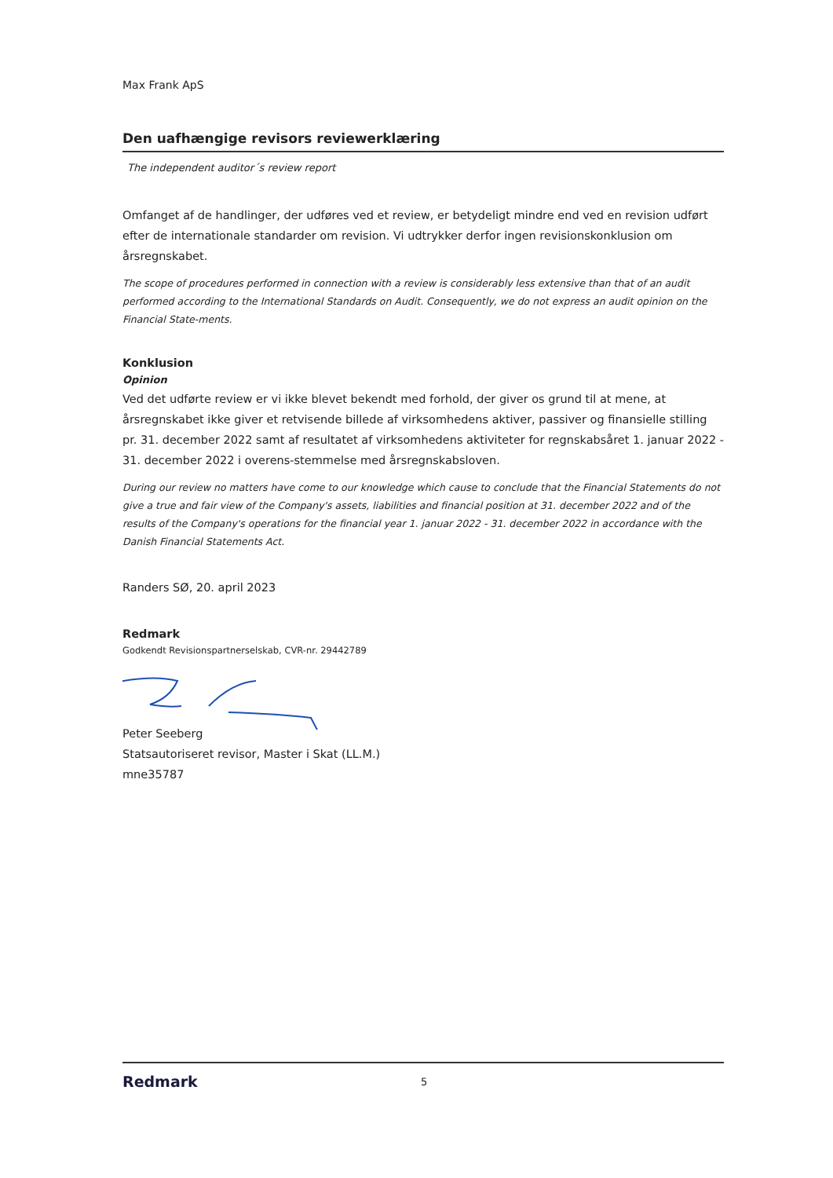Max Frank ApS
Den uafhængige revisors reviewerklæring
The independent auditor´s review report
Omfanget af de handlinger, der udføres ved et review, er betydeligt mindre end ved en revision udført efter de internationale standarder om revision. Vi udtrykker derfor ingen revisionskonklusion om årsregnskabet.
The scope of procedures performed in connection with a review is considerably less extensive than that of an audit performed according to the International Standards on Audit. Consequently, we do not express an audit opinion on the Financial State-ments.
Konklusion
Opinion
Ved det udførte review er vi ikke blevet bekendt med forhold, der giver os grund til at mene, at årsregnskabet ikke giver et retvisende billede af virksomhedens aktiver, passiver og finansielle stilling pr. 31. december 2022 samt af resultatet af virksomhedens aktiviteter for regnskabsåret 1. januar 2022 - 31. december 2022 i overens-stemmelse med årsregnskabsloven.
During our review no matters have come to our knowledge which cause to conclude that the Financial Statements do not give a true and fair view of the Company's assets, liabilities and financial position at 31. december 2022 and of the results of the Company's operations for the financial year 1. januar 2022 - 31. december 2022 in accordance with the Danish Financial Statements Act.
Randers SØ, 20. april 2023
Redmark
Godkendt Revisionspartnerselskab, CVR-nr. 29442789
Peter Seeberg
Statsautoriseret revisor, Master i Skat (LL.M.)
mne35787
Redmark 5